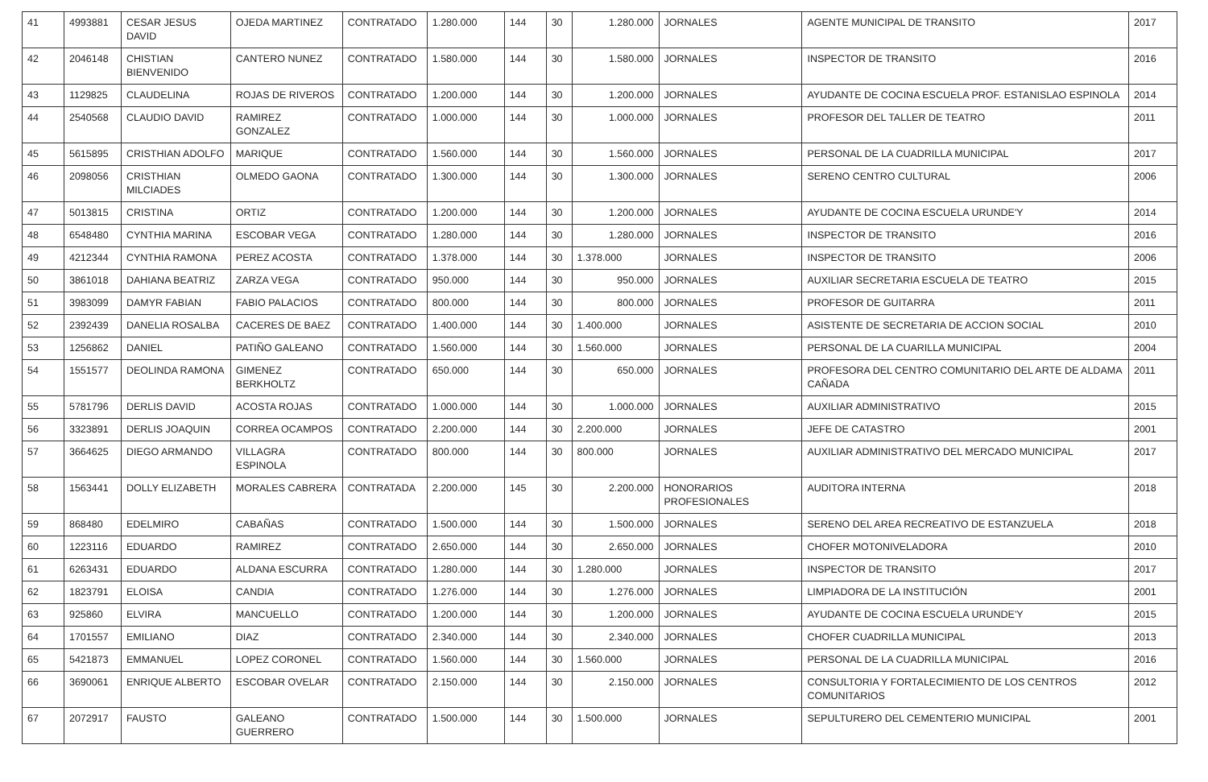| 41 | 4993881 | CESAR JESUS DAVID | OJEDA MARTINEZ | CONTRATADO | 1.280.000 | 144 | 30 | 1.280.000 | JORNALES | AGENTE MUNICIPAL DE TRANSITO | 2017 |
| 42 | 2046148 | CHISTIAN BIENVENIDO | CANTERO NUNEZ | CONTRATADO | 1.580.000 | 144 | 30 | 1.580.000 | JORNALES | INSPECTOR DE TRANSITO | 2016 |
| 43 | 1129825 | CLAUDELINA | ROJAS DE RIVEROS | CONTRATADO | 1.200.000 | 144 | 30 | 1.200.000 | JORNALES | AYUDANTE DE COCINA ESCUELA PROF. ESTANISLAO ESPINOLA | 2014 |
| 44 | 2540568 | CLAUDIO DAVID | RAMIREZ GONZALEZ | CONTRATADO | 1.000.000 | 144 | 30 | 1.000.000 | JORNALES | PROFESOR DEL TALLER DE TEATRO | 2011 |
| 45 | 5615895 | CRISTHIAN ADOLFO | MARIQUE | CONTRATADO | 1.560.000 | 144 | 30 | 1.560.000 | JORNALES | PERSONAL DE LA CUADRILLA MUNICIPAL | 2017 |
| 46 | 2098056 | CRISTHIAN MILCIADES | OLMEDO GAONA | CONTRATADO | 1.300.000 | 144 | 30 | 1.300.000 | JORNALES | SERENO CENTRO CULTURAL | 2006 |
| 47 | 5013815 | CRISTINA | ORTIZ | CONTRATADO | 1.200.000 | 144 | 30 | 1.200.000 | JORNALES | AYUDANTE DE COCINA ESCUELA URUNDE'Y | 2014 |
| 48 | 6548480 | CYNTHIA MARINA | ESCOBAR VEGA | CONTRATADO | 1.280.000 | 144 | 30 | 1.280.000 | JORNALES | INSPECTOR DE TRANSITO | 2016 |
| 49 | 4212344 | CYNTHIA RAMONA | PEREZ ACOSTA | CONTRATADO | 1.378.000 | 144 | 30 | 1.378.000 | JORNALES | INSPECTOR DE TRANSITO | 2006 |
| 50 | 3861018 | DAHIANA BEATRIZ | ZARZA VEGA | CONTRATADO | 950.000 | 144 | 30 | 950.000 | JORNALES | AUXILIAR SECRETARIA ESCUELA DE TEATRO | 2015 |
| 51 | 3983099 | DAMYR FABIAN | FABIO PALACIOS | CONTRATADO | 800.000 | 144 | 30 | 800.000 | JORNALES | PROFESOR DE GUITARRA | 2011 |
| 52 | 2392439 | DANELIA ROSALBA | CACERES DE BAEZ | CONTRATADO | 1.400.000 | 144 | 30 | 1.400.000 | JORNALES | ASISTENTE DE SECRETARIA DE ACCION SOCIAL | 2010 |
| 53 | 1256862 | DANIEL | PATIÑO GALEANO | CONTRATADO | 1.560.000 | 144 | 30 | 1.560.000 | JORNALES | PERSONAL DE LA CUARILLA MUNICIPAL | 2004 |
| 54 | 1551577 | DEOLINDA RAMONA | GIMENEZ BERKHOLTZ | CONTRATADO | 650.000 | 144 | 30 | 650.000 | JORNALES | PROFESORA DEL CENTRO COMUNITARIO DEL ARTE DE ALDAMA CAÑADA | 2011 |
| 55 | 5781796 | DERLIS DAVID | ACOSTA ROJAS | CONTRATADO | 1.000.000 | 144 | 30 | 1.000.000 | JORNALES | AUXILIAR ADMINISTRATIVO | 2015 |
| 56 | 3323891 | DERLIS JOAQUIN | CORREA OCAMPOS | CONTRATADO | 2.200.000 | 144 | 30 | 2.200.000 | JORNALES | JEFE DE CATASTRO | 2001 |
| 57 | 3664625 | DIEGO ARMANDO | VILLAGRA ESPINOLA | CONTRATADO | 800.000 | 144 | 30 | 800.000 | JORNALES | AUXILIAR ADMINISTRATIVO DEL MERCADO MUNICIPAL | 2017 |
| 58 | 1563441 | DOLLY ELIZABETH | MORALES CABRERA | CONTRATADA | 2.200.000 | 145 | 30 | 2.200.000 | HONORARIOS PROFESIONALES | AUDITORA INTERNA | 2018 |
| 59 | 868480 | EDELMIRO | CABAÑAS | CONTRATADO | 1.500.000 | 144 | 30 | 1.500.000 | JORNALES | SERENO DEL AREA RECREATIVO DE ESTANZUELA | 2018 |
| 60 | 1223116 | EDUARDO | RAMIREZ | CONTRATADO | 2.650.000 | 144 | 30 | 2.650.000 | JORNALES | CHOFER MOTONIVELADORA | 2010 |
| 61 | 6263431 | EDUARDO | ALDANA ESCURRA | CONTRATADO | 1.280.000 | 144 | 30 | 1.280.000 | JORNALES | INSPECTOR DE TRANSITO | 2017 |
| 62 | 1823791 | ELOISA | CANDIA | CONTRATADO | 1.276.000 | 144 | 30 | 1.276.000 | JORNALES | LIMPIADORA DE LA INSTITUCIÓN | 2001 |
| 63 | 925860 | ELVIRA | MANCUELLO | CONTRATADO | 1.200.000 | 144 | 30 | 1.200.000 | JORNALES | AYUDANTE DE COCINA ESCUELA URUNDE'Y | 2015 |
| 64 | 1701557 | EMILIANO | DIAZ | CONTRATADO | 2.340.000 | 144 | 30 | 2.340.000 | JORNALES | CHOFER CUADRILLA MUNICIPAL | 2013 |
| 65 | 5421873 | EMMANUEL | LOPEZ CORONEL | CONTRATADO | 1.560.000 | 144 | 30 | 1.560.000 | JORNALES | PERSONAL DE LA CUADRILLA MUNICIPAL | 2016 |
| 66 | 3690061 | ENRIQUE ALBERTO | ESCOBAR OVELAR | CONTRATADO | 2.150.000 | 144 | 30 | 2.150.000 | JORNALES | CONSULTORIA Y FORTALECIMIENTO DE LOS CENTROS COMUNITARIOS | 2012 |
| 67 | 2072917 | FAUSTO | GALEANO GUERRERO | CONTRATADO | 1.500.000 | 144 | 30 | 1.500.000 | JORNALES | SEPULTURERO DEL CEMENTERIO MUNICIPAL | 2001 |